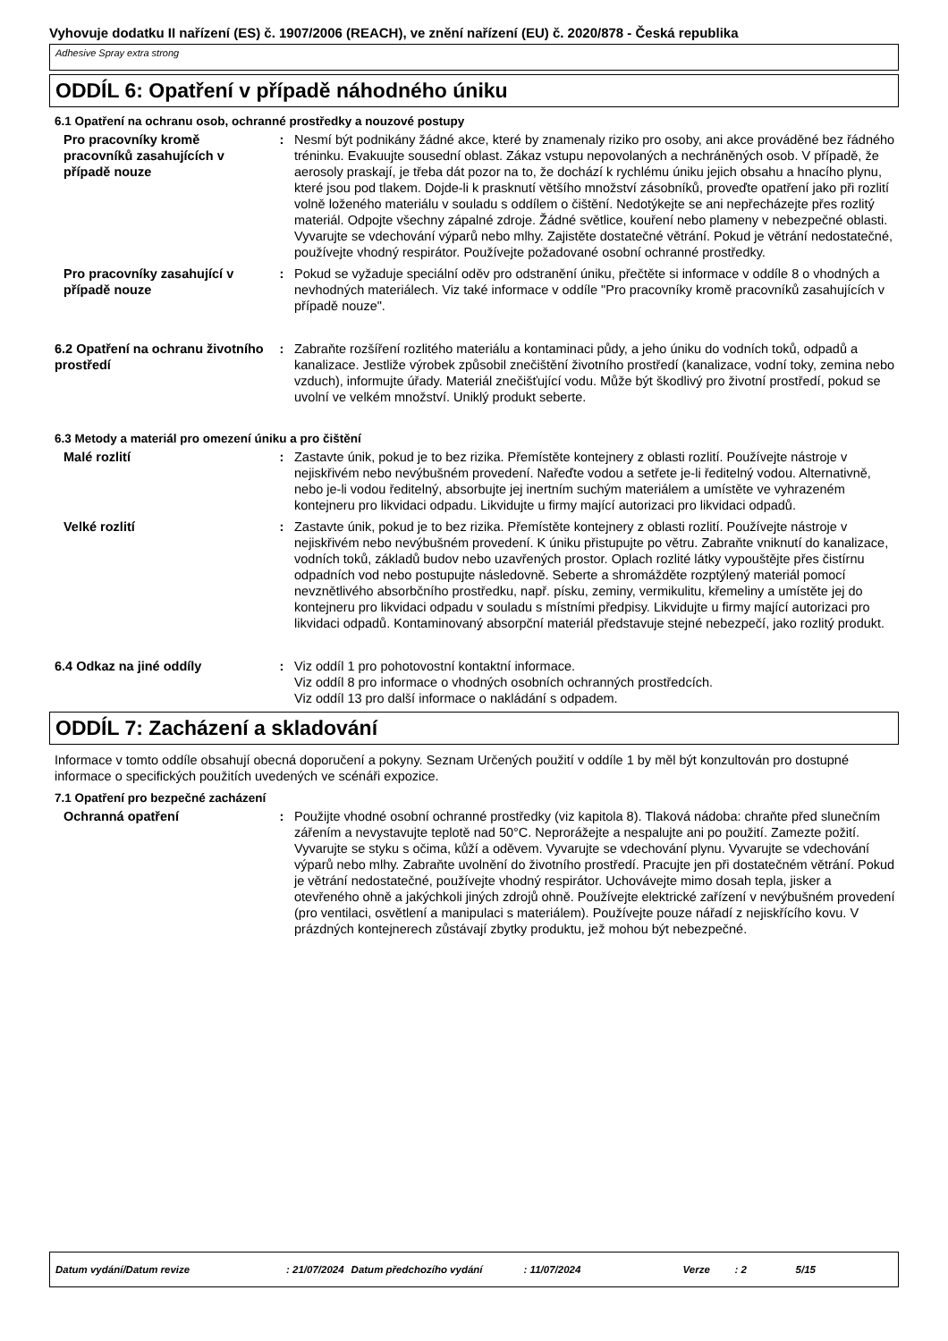Vyhovuje dodatku II nařízení (ES) č. 1907/2006 (REACH), ve znění nařízení (EU) č. 2020/878 - Česká republika
Adhesive Spray extra strong
ODDÍL 6: Opatření v případě náhodného úniku
6.1 Opatření na ochranu osob, ochranné prostředky a nouzové postupy
Pro pracovníky kromě pracovníků zasahujících v případě nouze
: Nesmí být podnikány žádné akce, které by znamenaly riziko pro osoby, ani akce prováděné bez řádného tréninku. Evakuujte sousední oblast. Zákaz vstupu nepovolaných a nechráněných osob. V případě, že aerosoly praskají, je třeba dát pozor na to, že dochází k rychlému úniku jejich obsahu a hnacího plynu, které jsou pod tlakem. Dojde-li k prasknutí většího množství zásobníků, proveďte opatření jako při rozlití volně loženého materiálu v souladu s oddílem o čištění. Nedotýkejte se ani nepřecházejte přes rozlitý materiál. Odpojte všechny zápalné zdroje. Žádné světlice, kouření nebo plameny v nebezpečné oblasti. Vyvarujte se vdechování výparů nebo mlhy. Zajistěte dostatečné větrání. Pokud je větrání nedostatečné, používejte vhodný respirátor. Používejte požadované osobní ochranné prostředky.
Pro pracovníky zasahující v případě nouze
: Pokud se vyžaduje speciální oděv pro odstranění úniku, přečtěte si informace v oddíle 8 o vhodných a nevhodných materiálech. Viz také informace v oddíle "Pro pracovníky kromě pracovníků zasahujících v případě nouze".
6.2 Opatření na ochranu životního prostředí
: Zabraňte rozšíření rozlitého materiálu a kontaminaci půdy, a jeho úniku do vodních toků, odpadů a kanalizace. Jestliže výrobek způsobil znečištění životního prostředí (kanalizace, vodní toky, zemina nebo vzduch), informujte úřady. Materiál znečišťující vodu. Může být škodlivý pro životní prostředí, pokud se uvolní ve velkém množství. Uniklý produkt seberte.
6.3 Metody a materiál pro omezení úniku a pro čištění
Malé rozlití : Zastavte únik, pokud je to bez rizika. Přemístěte kontejnery z oblasti rozlití. Používejte nástroje v nejiskřivém nebo nevýbušném provedení. Nařeďte vodou a setřete je-li ředitelný vodou. Alternativně, nebo je-li vodou ředitelný, absorbujte jej inertním suchým materiálem a umístěte ve vyhrazeném kontejneru pro likvidaci odpadu. Likvidujte u firmy mající autorizaci pro likvidaci odpadů.
Velké rozlití : Zastavte únik, pokud je to bez rizika. Přemístěte kontejnery z oblasti rozlití. Používejte nástroje v nejiskřivém nebo nevýbušném provedení. K úniku přistupujte po větru. Zabraňte vniknutí do kanalizace, vodních toků, základů budov nebo uzavřených prostor. Oplach rozlité látky vypouštějte přes čistírnu odpadních vod nebo postupujte následovně. Seberte a shromážděte rozptýlený materiál pomocí nevznětlivého absorbčního prostředku, např. písku, zeminy, vermikulitu, křemeliny a umístěte jej do kontejneru pro likvidaci odpadu v souladu s místními předpisy. Likvidujte u firmy mající autorizaci pro likvidaci odpadů. Kontaminovaný absorpční materiál představuje stejné nebezpečí, jako rozlitý produkt.
6.4 Odkaz na jiné oddíly : Viz oddíl 1 pro pohotovostní kontaktní informace.
Viz oddíl 8 pro informace o vhodných osobních ochranných prostředcích.
Viz oddíl 13 pro další informace o nakládání s odpadem.
ODDÍL 7: Zacházení a skladování
Informace v tomto oddíle obsahují obecná doporučení a pokyny. Seznam Určených použití v oddíle 1 by měl být konzultován pro dostupné informace o specifických použitích uvedených ve scénáři expozice.
7.1 Opatření pro bezpečné zacházení
Ochranná opatření : Použijte vhodné osobní ochranné prostředky (viz kapitola 8). Tlaková nádoba: chraňte před slunečním zářením a nevystavujte teplotě nad 50°C. Neprorážejte a nespalujte ani po použití. Zamezte požití. Vyvarujte se styku s očima, kůží a oděvem. Vyvarujte se vdechování plynu. Vyvarujte se vdechování výparů nebo mlhy. Zabraňte uvolnění do životního prostředí. Pracujte jen při dostatečném větrání. Pokud je větrání nedostatečné, používejte vhodný respirátor. Uchovávejte mimo dosah tepla, jisker a otevřeného ohně a jakýchkoli jiných zdrojů ohně. Používejte elektrické zařízení v nevýbušném provedení (pro ventilaci, osvětlení a manipulaci s materiálem). Používejte pouze nářadí z nejiskřícího kovu. V prázdných kontejnerech zůstávají zbytky produktu, jež mohou být nebezpečné.
Datum vydání/Datum revize: 21/07/2024 Datum předchozího vydání: 11/07/2024 Verze: 2 5/15